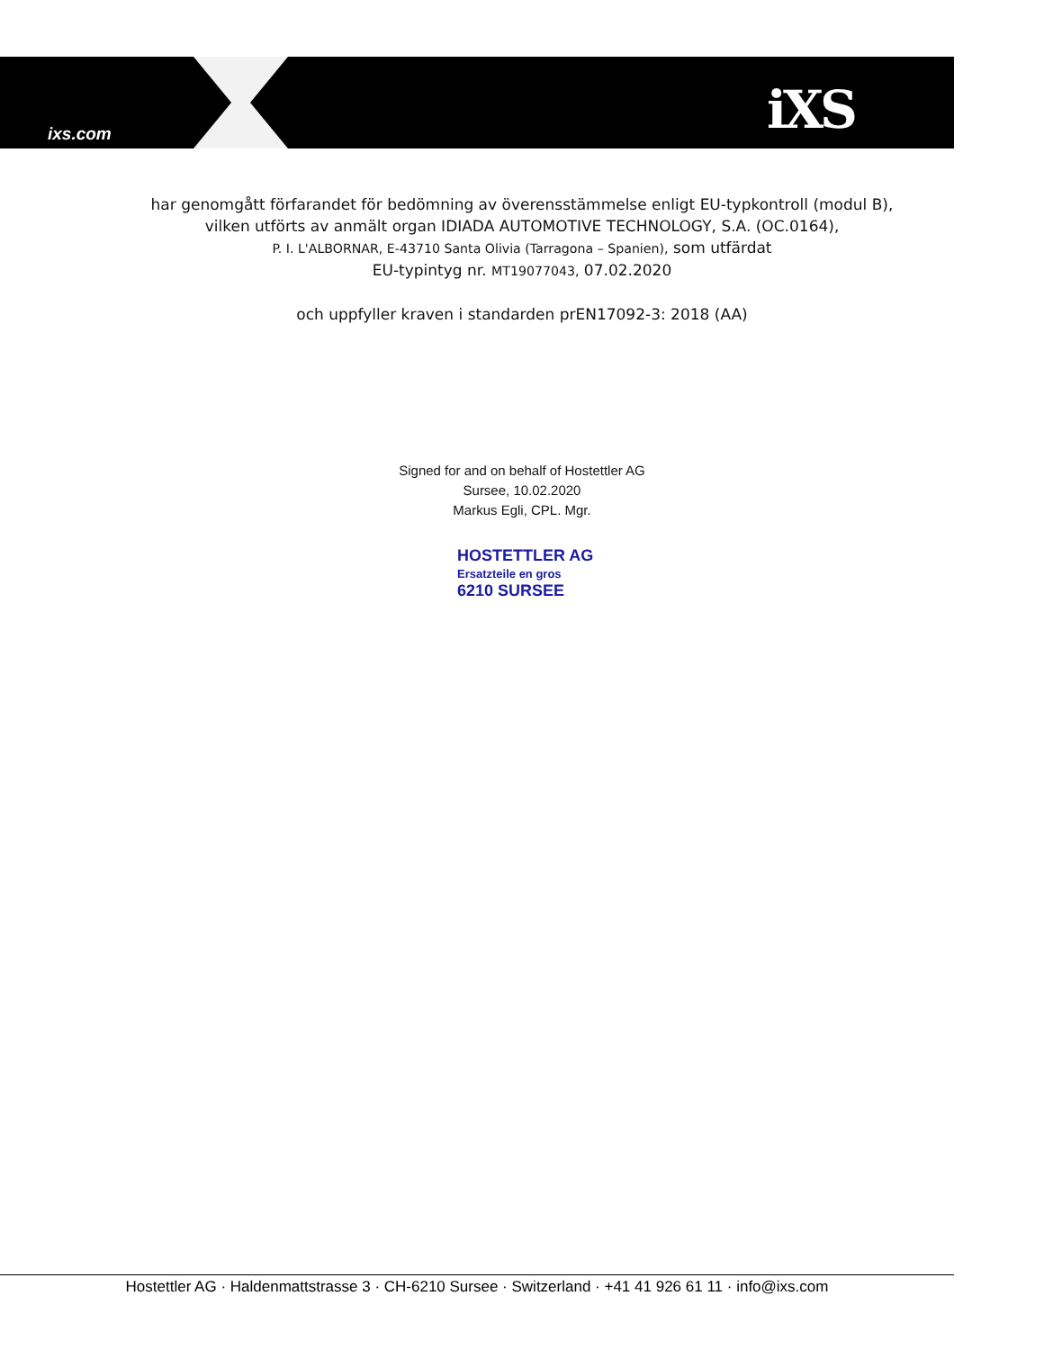ixs.com iXS
har genomgått förfarandet för bedömning av överensstämmelse enligt EU-typkontroll (modul B),
vilken utförts av anmält organ IDIADA AUTOMOTIVE TECHNOLOGY, S.A. (OC.0164),
P. I. L'ALBORNAR, E-43710 Santa Olivia (Tarragona – Spanien), som utfärdat
EU-typintyg nr. MT19077043, 07.02.2020
och uppfyller kraven i standarden prEN17092-3: 2018 (AA)
Signed for and on behalf of Hostettler AG
Sursee, 10.02.2020
Markus Egli, CPL. Mgr.
HOSTETTLER AG
Ersatzteile en gros
6210 SURSEE
Hostettler AG · Haldenmattstrasse 3 · CH-6210 Sursee · Switzerland · +41 41 926 61 11 · info@ixs.com